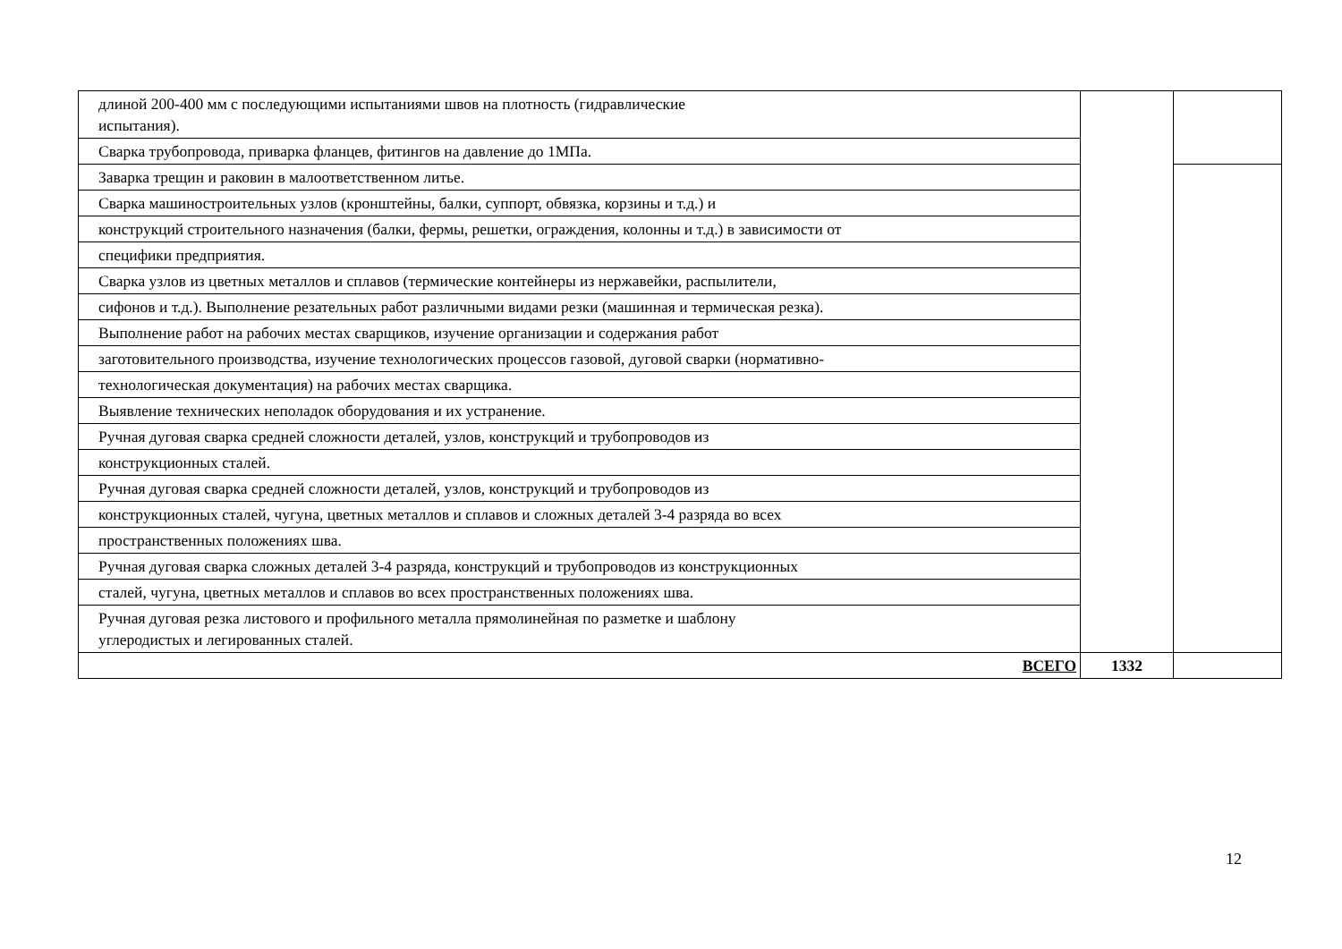| длиной 200-400 мм с последующими испытаниями швов на плотность (гидравлические испытания). | | |
| Сварка трубопровода, приварка фланцев, фитингов на давление до 1МПа. | | |
| Заварка трещин и раковин в малоответственном литье. | | |
| Сварка машиностроительных узлов (кронштейны, балки, суппорт, обвязка, корзины и т.д.) и | | |
| конструкций строительного назначения (балки, фермы, решетки, ограждения, колонны и т.д.) в зависимости от | | |
| специфики предприятия. | | |
| Сварка узлов из цветных металлов и сплавов (термические контейнеры из нержавейки, распылители, | | |
| сифонов и т.д.). Выполнение резательных работ различными видами резки (машинная и термическая резка). | | |
| Выполнение работ на рабочих местах сварщиков, изучение организации и содержания работ | | |
| заготовительного производства, изучение технологических процессов газовой, дуговой сварки (нормативно- | | |
| технологическая документация) на рабочих местах сварщика. | | |
| Выявление технических неполадок оборудования и их устранение. | | |
| Ручная дуговая сварка средней сложности деталей, узлов, конструкций и трубопроводов из | | |
| конструкционных сталей. | | |
| Ручная дуговая сварка средней сложности деталей, узлов, конструкций и трубопроводов из | | |
| конструкционных сталей, чугуна, цветных металлов и сплавов и сложных деталей 3-4 разряда во всех | | |
| пространственных положениях шва. | | |
| Ручная дуговая сварка сложных деталей 3-4 разряда, конструкций и трубопроводов из конструкционных | | |
| сталей, чугуна, цветных металлов и сплавов во всех пространственных положениях шва. | | |
| Ручная дуговая резка листового и профильного металла прямолинейная по разметке и шаблону углеродистых и легированных сталей. | | |
| ВСЕГО | 1332 | |
12